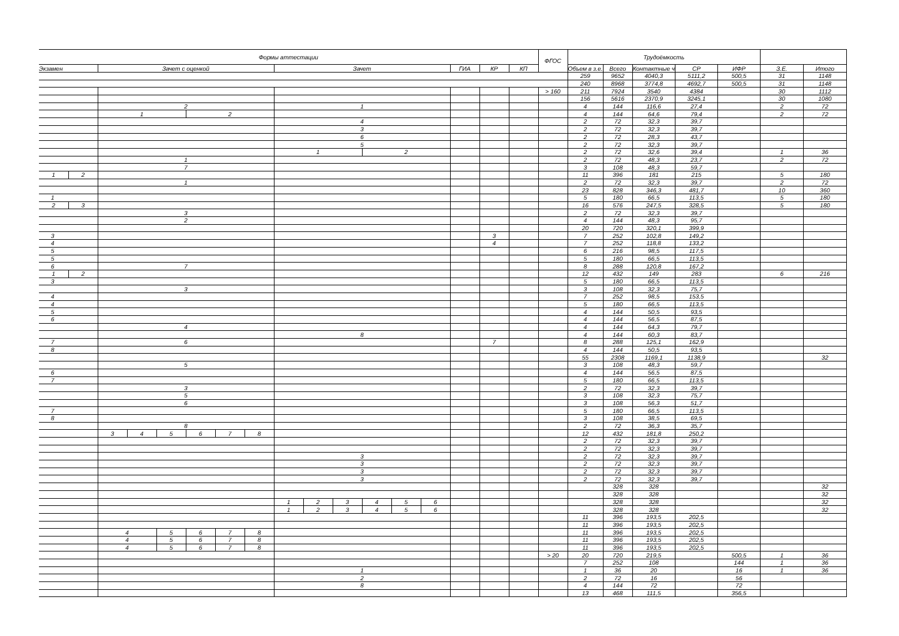| Формы аттестации | | | | | | | | | | | | | | | | | ФГОС | Трудоёмкость | | | | | | |
| --- | --- | --- | --- | --- | --- | --- | --- | --- | --- | --- | --- | --- | --- | --- | --- | --- | --- | --- | --- | --- | --- | --- | --- | --- |
| Экзамен | | Зачет с оценкой | | | | | | Зачет | | | | | | ГИА | КР | КП | | Объем в з.е. | Всего | Контактные ч | СР | ИФР | З.Е. | Итого |
| | | | | | | | | | | | | | | | | | | 259 | 9652 | 4040,3 | 5111,2 | 500,5 | 31 | 1148 |
| | | | | | | | | | | | | | | | | | | 240 | 8968 | 3774,8 | 4692,7 | 500,5 | 31 | 1148 |
| | | | | | | | | | | | | | | | | | > 160 | 211 | 7924 | 3540 | 4384 | | 30 | 1112 |
| | | | | | | | | | | | | | | | | | | 156 | 5616 | 2370,9 | 3245,1 | | 30 | 1080 |
| | | 2 | | | | | | 1 | | | | | | | | | | 4 | 144 | 116,6 | 27,4 | | 2 | 72 |
| | | 1 | | | 2 | | | | | | | | | | | | | 4 | 144 | 64,6 | 79,4 | | 2 | 72 |
| | | | | | | | | 4 | | | | | | | | | | 2 | 72 | 32,3 | 39,7 | | | |
| | | | | | | | | 3 | | | | | | | | | | 2 | 72 | 32,3 | 39,7 | | | |
| | | | | | | | | 6 | | | | | | | | | | 2 | 72 | 28,3 | 43,7 | | | |
| | | | | | | | | 5 | | | | | | | | | | 2 | 72 | 32,3 | 39,7 | | | |
| | | | | | | | | 1 | | | 2 | | | | | | | 2 | 72 | 32,6 | 39,4 | | 1 | 36 |
| | | 1 | | | | | | | | | | | | | | | | 2 | 72 | 48,3 | 23,7 | | 2 | 72 |
| | | 7 | | | | | | | | | | | | | | | | 3 | 108 | 48,3 | 59,7 | | | |
| 1 | 2 | | | | | | | | | | | | | | | | | 11 | 396 | 181 | 215 | | 5 | 180 |
| | | 1 | | | | | | | | | | | | | | | | 2 | 72 | 32,3 | 39,7 | | 2 | 72 |
| | | | | | | | | | | | | | | | | | | 23 | 828 | 346,3 | 481,7 | | 10 | 360 |
| 1 | | | | | | | | | | | | | | | | | | 5 | 180 | 66,5 | 113,5 | | 5 | 180 |
| 2 | 3 | | | | | | | | | | | | | | | | | 16 | 576 | 247,5 | 328,5 | | 5 | 180 |
| | | 3 | | | | | | | | | | | | | | | | 2 | 72 | 32,3 | 39,7 | | | |
| | | 2 | | | | | | | | | | | | | | | | 4 | 144 | 48,3 | 95,7 | | | |
| | | | | | | | | | | | | | | | | | | 20 | 720 | 320,1 | 399,9 | | | |
| 3 | | | | | | | | | | | | | | | 3 | | | 7 | 252 | 102,8 | 149,2 | | | |
| 4 | | | | | | | | | | | | | | | 4 | | | 7 | 252 | 118,8 | 133,2 | | | |
| 5 | | | | | | | | | | | | | | | | | | 6 | 216 | 98,5 | 117,5 | | | |
| 5 | | | | | | | | | | | | | | | | | | 5 | 180 | 66,5 | 113,5 | | | |
| 6 | | 7 | | | | | | | | | | | | | | | | 8 | 288 | 120,8 | 167,2 | | | |
| 1 | 2 | | | | | | | | | | | | | | | | | 12 | 432 | 149 | 283 | | 6 | 216 |
| 3 | | | | | | | | | | | | | | | | | | 5 | 180 | 66,5 | 113,5 | | | |
| | | 3 | | | | | | | | | | | | | | | | 3 | 108 | 32,3 | 75,7 | | | |
| 4 | | | | | | | | | | | | | | | | | | 7 | 252 | 98,5 | 153,5 | | | |
| 4 | | | | | | | | | | | | | | | | | | 5 | 180 | 66,5 | 113,5 | | | |
| 5 | | | | | | | | | | | | | | | | | | 4 | 144 | 50,5 | 93,5 | | | |
| 6 | | | | | | | | | | | | | | | | | | 4 | 144 | 56,5 | 87,5 | | | |
| | | 4 | | | | | | | | | | | | | | | | 4 | 144 | 64,3 | 79,7 | | | |
| | | | | | | | | 8 | | | | | | | | | | 4 | 144 | 60,3 | 83,7 | | | |
| 7 | | 6 | | | | | | | | | | | | | 7 | | | 8 | 288 | 125,1 | 162,9 | | | |
| 8 | | | | | | | | | | | | | | | | | | 4 | 144 | 50,5 | 93,5 | | | |
| | | | | | | | | | | | | | | | | | | 55 | 2308 | 1169,1 | 1138,9 | | | 32 |
| | | 5 | | | | | | | | | | | | | | | | 3 | 108 | 48,3 | 59,7 | | | |
| 6 | | | | | | | | | | | | | | | | | | 4 | 144 | 56,5 | 87,5 | | | |
| 7 | | | | | | | | | | | | | | | | | | 5 | 180 | 66,5 | 113,5 | | | |
| | | 3 | | | | | | | | | | | | | | | | 2 | 72 | 32,3 | 39,7 | | | |
| | | 5 | | | | | | | | | | | | | | | | 3 | 108 | 32,3 | 75,7 | | | |
| | | 6 | | | | | | | | | | | | | | | | 3 | 108 | 56,3 | 51,7 | | | |
| 7 | | | | | | | | | | | | | | | | | | 5 | 180 | 66,5 | 113,5 | | | |
| 8 | | | | | | | | | | | | | | | | | | 3 | 108 | 38,5 | 69,5 | | | |
| | | 8 | | | | | | | | | | | | | | | | 2 | 72 | 36,3 | 35,7 | | | |
| | | 3 | 4 | 5 | 6 | 7 | 8 | | | | | | | | | | | 12 | 432 | 181,8 | 250,2 | | | |
| | | | | | | | | | | | | | | | | | | 2 | 72 | 32,3 | 39,7 | | | |
| | | | | | | | | | | | | | | | | | | 2 | 72 | 32,3 | 39,7 | | | |
| | | | | | | | | 3 | | | | | | | | | | 2 | 72 | 32,3 | 39,7 | | | |
| | | | | | | | | 3 | | | | | | | | | | 2 | 72 | 32,3 | 39,7 | | | |
| | | | | | | | | 3 | | | | | | | | | | 2 | 72 | 32,3 | 39,7 | | | |
| | | | | | | | | 3 | | | | | | | | | | 2 | 72 | 32,3 | 39,7 | | | |
| | | | | | | | | | | | | | | | | | | | 328 | 328 | | | | 32 |
| | | | | | | | | | | | | | | | | | | | 328 | 328 | | | | 32 |
| | | | | | | | | 1 | 2 | 3 | 4 | 5 | 6 | | | | | | 328 | 328 | | | | 32 |
| | | | | | | | | 1 | 2 | 3 | 4 | 5 | 6 | | | | | | 328 | 328 | | | | 32 |
| | | | | | | | | | | | | | | | | | | 11 | 396 | 193,5 | 202,5 | | | |
| | | | | | | | | | | | | | | | | | | 11 | 396 | 193,5 | 202,5 | | | |
| | | 4 | | 5 | 6 | 7 | 8 | | | | | | | | | | | 11 | 396 | 193,5 | 202,5 | | | |
| | | 4 | | 5 | 6 | 7 | 8 | | | | | | | | | | | 11 | 396 | 193,5 | 202,5 | | | |
| | | 4 | | 5 | 6 | 7 | 8 | | | | | | | | | | | 11 | 396 | 193,5 | 202,5 | | | |
| | | | | | | | | | | | | | | | | | > 20 | 20 | 720 | 219,5 | | 500,5 | 1 | 36 |
| | | | | | | | | | | | | | | | | | | 7 | 252 | 108 | | 144 | 1 | 36 |
| | | | | | | | | 1 | | | | | | | | | | 1 | 36 | 20 | | 16 | 1 | 36 |
| | | | | | | | | 2 | | | | | | | | | | 2 | 72 | 16 | | 56 | | |
| | | | | | | | | 8 | | | | | | | | | | 4 | 144 | 72 | | 72 | | |
| | | | | | | | | | | | | | | | | | | 13 | 468 | 111,5 | | 356,5 | | |